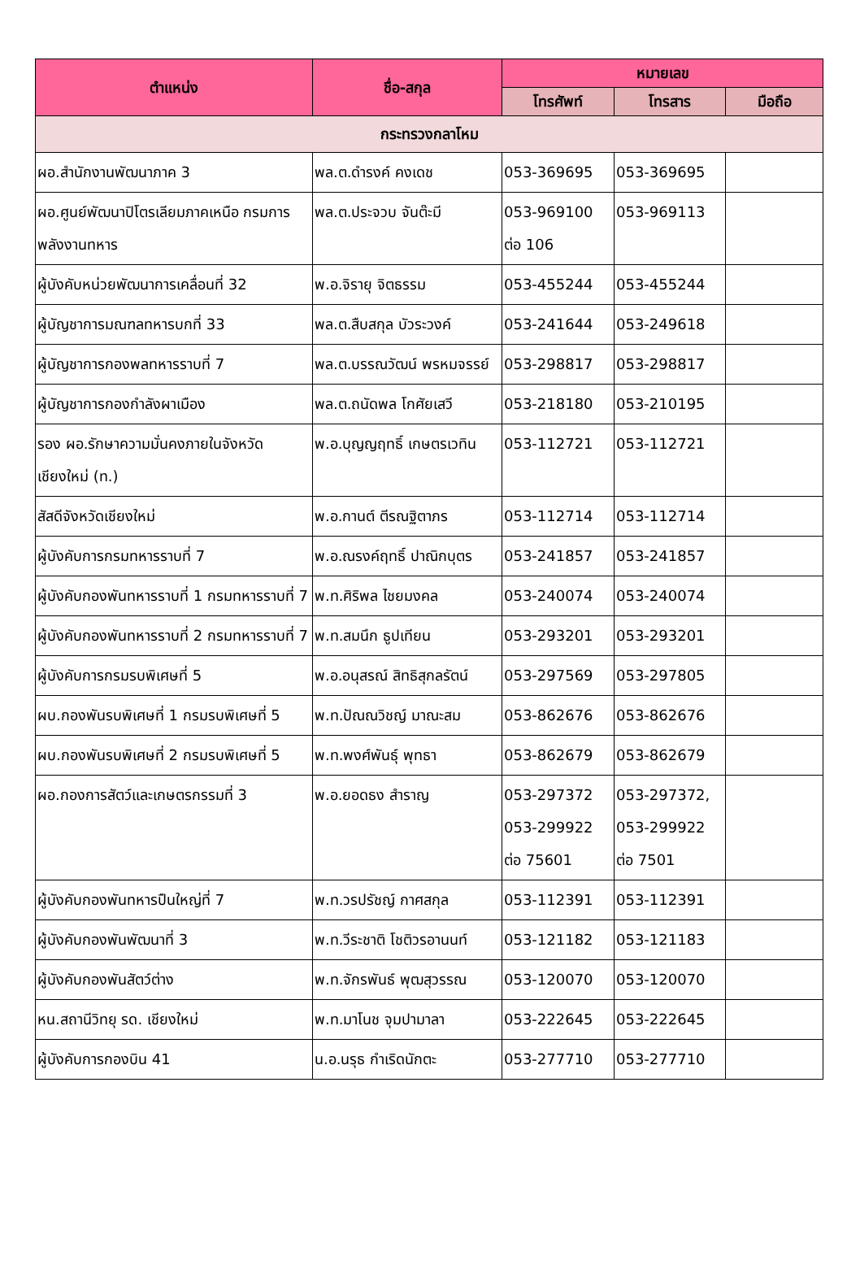| ตำแหน่ง | ชื่อ-สกุล | หมายเลข | | |
| --- | --- | --- | --- | --- |
| | | โทรศัพท์ | โทรสาร | มือถือ |
| กระทรวงกลาโหม | | | | |
| ผอ.สำนักงานพัฒนาภาค 3 | พล.ต.ดำรงค์ คงเดช | 053-369695 | 053-369695 | |
| ผอ.ศูนย์พัฒนาปิโตรเลียมภาคเหนือ กรมการพลังงานทหาร | พล.ต.ประจวบ จันต๊ะมี | 053-969100 ต่อ 106 | 053-969113 | |
| ผู้บังคับหน่วยพัฒนาการเคลื่อนที่ 32 | พ.อ.จิรายุ จิตธรรม | 053-455244 | 053-455244 | |
| ผู้บัญชาการมณฑลทหารบกที่ 33 | พล.ต.สืบสกุล บัวระวงค์ | 053-241644 | 053-249618 | |
| ผู้บัญชาการกองพลทหารราบที่ 7 | พล.ต.บรรณวัฒน์ พรหมจรรย์ | 053-298817 | 053-298817 | |
| ผู้บัญชาการกองกำลังผาเมือง | พล.ต.ถนัดพล โกศัยเสวี | 053-218180 | 053-210195 | |
| รอง ผอ.รักษาความมั่นคงภายในจังหวัดเชียงใหม่ (ท.) | พ.อ.บุญญฤทธิ์ เกษตรเวทิน | 053-112721 | 053-112721 | |
| สัสดีจังหวัดเชียงใหม่ | พ.อ.กานต์ ตีรณฐิตาภร | 053-112714 | 053-112714 | |
| ผู้บังคับการกรมทหารราบที่ 7 | พ.อ.ณรงค์ฤทธิ์ ปาณิกบุตร | 053-241857 | 053-241857 | |
| ผู้บังคับกองพันทหารราบที่ 1 กรมทหารราบที่ 7 | พ.ท.ศิริพล ไชยมงคล | 053-240074 | 053-240074 | |
| ผู้บังคับกองพันทหารราบที่ 2 กรมทหารราบที่ 7 | พ.ท.สมนึก ธูปเทียน | 053-293201 | 053-293201 | |
| ผู้บังคับการกรมรบพิเศษที่ 5 | พ.อ.อนุสรณ์ สิทธิสุกลรัตน์ | 053-297569 | 053-297805 | |
| ผบ.กองพันรบพิเศษที่ 1 กรมรบพิเศษที่ 5 | พ.ท.ปัณณวิชญ์ มาณะสม | 053-862676 | 053-862676 | |
| ผบ.กองพันรบพิเศษที่ 2 กรมรบพิเศษที่ 5 | พ.ท.พงศ์พันธุ์ พุทธา | 053-862679 | 053-862679 | |
| ผอ.กองการสัตว์และเกษตรกรรมที่ 3 | พ.อ.ยอดธง สำราญ | 053-297372 053-299922 ต่อ 75601 | 053-297372, 053-299922 ต่อ 7501 | |
| ผู้บังคับกองพันทหารปืนใหญ่ที่ 7 | พ.ท.วรปรัชญ์ กาศสกุล | 053-112391 | 053-112391 | |
| ผู้บังคับกองพันพัฒนาที่ 3 | พ.ท.วีระชาติ โชติวรอานนท์ | 053-121182 | 053-121183 | |
| ผู้บังคับกองพันสัตว์ต่าง | พ.ท.จักรพันธ์ พุฒสุวรรณ | 053-120070 | 053-120070 | |
| หน.สถานีวิทยุ รด. เชียงใหม่ | พ.ท.มาโนช จุมปามาลา | 053-222645 | 053-222645 | |
| ผู้บังคับการกองบิน 41 | น.อ.นรุธ กำเริดนักตะ | 053-277710 | 053-277710 | |